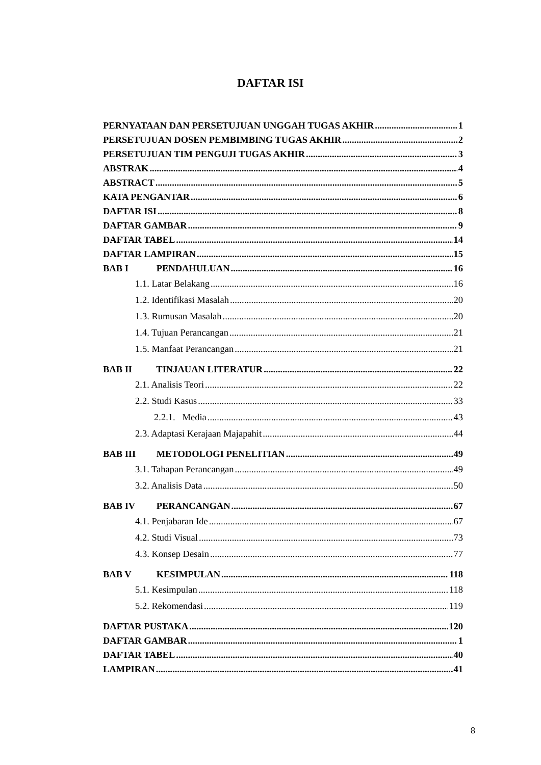DAFTAR ISI
PERNYATAAN DAN PERSETUJUAN UNGGAH TUGAS AKHIR 1
PERSETUJUAN DOSEN PEMBIMBING TUGAS AKHIR 2
PERSETUJUAN TIM PENGUJI TUGAS AKHIR 3
ABSTRAK 4
ABSTRACT 5
KATA PENGANTAR 6
DAFTAR ISI 8
DAFTAR GAMBAR 9
DAFTAR TABEL 14
DAFTAR LAMPIRAN 15
BAB I PENDAHULUAN 16
1.1. Latar Belakang 16
1.2. Identifikasi Masalah 20
1.3. Rumusan Masalah 20
1.4. Tujuan Perancangan 21
1.5. Manfaat Perancangan 21
BAB II TINJAUAN LITERATUR 22
2.1. Analisis Teori 22
2.2. Studi Kasus 33
2.2.1. Media 43
2.3. Adaptasi Kerajaan Majapahit 44
BAB III METODOLOGI PENELITIAN 49
3.1. Tahapan Perancangan 49
3.2. Analisis Data 50
BAB IV PERANCANGAN 67
4.1. Penjabaran Ide 67
4.2. Studi Visual 73
4.3. Konsep Desain 77
BAB V KESIMPULAN 118
5.1. Kesimpulan 118
5.2. Rekomendasi 119
DAFTAR PUSTAKA 120
DAFTAR GAMBAR 1
DAFTAR TABEL 40
LAMPIRAN 41
8